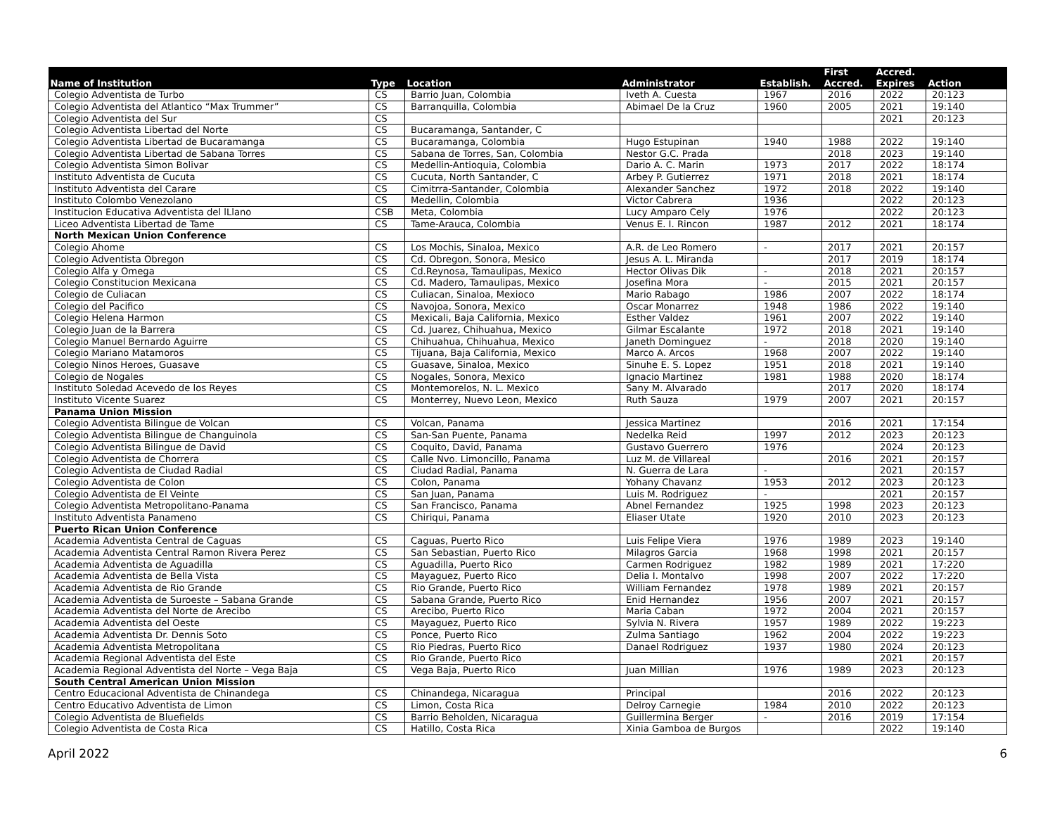| Name of Institution | Type | Location | Administrator | Establish. | First Accred. | Accred. Expires | Action |
| --- | --- | --- | --- | --- | --- | --- | --- |
| Colegio Adventista de Turbo | CS | Barrio Juan, Colombia | Iveth A. Cuesta | 1967 | 2016 | 2022 | 20:123 |
| Colegio Adventista del Atlantico “Max Trummer” | CS | Barranquilla, Colombia | Abimael De la Cruz | 1960 | 2005 | 2021 | 19:140 |
| Colegio Adventista del Sur | CS | | | | | 2021 | 20:123 |
| Colegio Adventista Libertad del Norte | CS | Bucaramanga, Santander, C | | | | | |
| Colegio Adventista Libertad de Bucaramanga | CS | Bucaramanga, Colombia | Hugo Estupinan | 1940 | 1988 | 2022 | 19:140 |
| Colegio Adventista Libertad de Sabana Torres | CS | Sabana de Torres, San, Colombia | Nestor G.C. Prada | | 2018 | 2023 | 19:140 |
| Colegio Adventista Simon Bolivar | CS | Medellin-Antioquia, Colombia | Dario A. C. Marin | 1973 | 2017 | 2022 | 18:174 |
| Instituto Adventista de Cucuta | CS | Cucuta, North Santander, C | Arbey P. Gutierrez | 1971 | 2018 | 2021 | 18:174 |
| Instituto Adventista del Carare | CS | Cimitrra-Santander, Colombia | Alexander Sanchez | 1972 | 2018 | 2022 | 19:140 |
| Instituto Colombo Venezolano | CS | Medellin, Colombia | Victor Cabrera | 1936 | | 2022 | 20:123 |
| Institucion Educativa Adventista del lLlano | CSB | Meta, Colombia | Lucy Amparo Cely | 1976 | | 2022 | 20:123 |
| Liceo Adventista Libertad de Tame | CS | Tame-Arauca, Colombia | Venus E. I. Rincon | 1987 | 2012 | 2021 | 18:174 |
| North Mexican Union Conference | | | | | | | |
| Colegio Ahome | CS | Los Mochis, Sinaloa, Mexico | A.R. de Leo Romero | - | 2017 | 2021 | 20:157 |
| Colegio Adventista Obregon | CS | Cd. Obregon, Sonora, Mesico | Jesus A. L. Miranda | | 2017 | 2019 | 18:174 |
| Colegio Alfa y Omega | CS | Cd.Reynosa, Tamaulipas, Mexico | Hector Olivas Dik | - | 2018 | 2021 | 20:157 |
| Colegio Constitucion Mexicana | CS | Cd. Madero, Tamaulipas, Mexico | Josefina Mora | - | 2015 | 2021 | 20:157 |
| Colegio de Culiacan | CS | Culiacan, Sinaloa, Mexioco | Mario Rabago | 1986 | 2007 | 2022 | 18:174 |
| Colegio del Pacifico | CS | Navojoa, Sonora, Mexico | Oscar Monarrez | 1948 | 1986 | 2022 | 19:140 |
| Colegio Helena Harmon | CS | Mexicali, Baja California, Mexico | Esther Valdez | 1961 | 2007 | 2022 | 19:140 |
| Colegio Juan de la Barrera | CS | Cd. Juarez, Chihuahua, Mexico | Gilmar Escalante | 1972 | 2018 | 2021 | 19:140 |
| Colegio Manuel Bernardo Aguirre | CS | Chihuahua, Chihuahua, Mexico | Janeth Dominguez | - | 2018 | 2020 | 19:140 |
| Colegio Mariano Matamoros | CS | Tijuana, Baja California, Mexico | Marco A. Arcos | 1968 | 2007 | 2022 | 19:140 |
| Colegio Ninos Heroes, Guasave | CS | Guasave, Sinaloa, Mexico | Sinuhe E. S. Lopez | 1951 | 2018 | 2021 | 19:140 |
| Colegio de Nogales | CS | Nogales, Sonora, Mexico | Ignacio Martinez | 1981 | 1988 | 2020 | 18:174 |
| Instituto Soledad Acevedo de los Reyes | CS | Montemorelos, N. L. Mexico | Sany M. Alvarado | | 2017 | 2020 | 18:174 |
| Instituto Vicente Suarez | CS | Monterrey, Nuevo Leon, Mexico | Ruth Sauza | 1979 | 2007 | 2021 | 20:157 |
| Panama Union Mission | | | | | | | |
| Colegio Adventista Bilingue de Volcan | CS | Volcan, Panama | Jessica Martinez | | 2016 | 2021 | 17:154 |
| Colegio Adventista Bilingue de Changuinola | CS | San-San Puente, Panama | Nedelka Reid | 1997 | 2012 | 2023 | 20:123 |
| Colegio Adventista Bilingue de David | CS | Coquito, David, Panama | Gustavo Guerrero | 1976 | | 2024 | 20:123 |
| Colegio Adventista de Chorrera | CS | Calle Nvo. Limoncillo, Panama | Luz M. de Villareal | | 2016 | 2021 | 20:157 |
| Colegio Adventista de Ciudad Radial | CS | Ciudad Radial, Panama | N. Guerra de Lara | - | | 2021 | 20:157 |
| Colegio Adventista de Colon | CS | Colon, Panama | Yohany Chavanz | 1953 | 2012 | 2023 | 20:123 |
| Colegio Adventista de El Veinte | CS | San Juan, Panama | Luis M. Rodriguez | - | | 2021 | 20:157 |
| Colegio Adventista Metropolitano-Panama | CS | San Francisco, Panama | Abnel Fernandez | 1925 | 1998 | 2023 | 20:123 |
| Instituto Adventista Panameno | CS | Chiriqui, Panama | Eliaser Utate | 1920 | 2010 | 2023 | 20:123 |
| Puerto Rican Union Conference | | | | | | | |
| Academia Adventista Central de Caguas | CS | Caguas, Puerto Rico | Luis Felipe Viera | 1976 | 1989 | 2023 | 19:140 |
| Academia Adventista Central Ramon Rivera Perez | CS | San Sebastian, Puerto Rico | Milagros Garcia | 1968 | 1998 | 2021 | 20:157 |
| Academia Adventista de Aguadilla | CS | Aguadilla, Puerto Rico | Carmen Rodriguez | 1982 | 1989 | 2021 | 17:220 |
| Academia Adventista de Bella Vista | CS | Mayaguez, Puerto Rico | Delia I. Montalvo | 1998 | 2007 | 2022 | 17:220 |
| Academia Adventista de Rio Grande | CS | Rio Grande, Puerto Rico | William Fernandez | 1978 | 1989 | 2021 | 20:157 |
| Academia Adventista de Suroeste – Sabana Grande | CS | Sabana Grande, Puerto Rico | Enid Hernandez | 1956 | 2007 | 2021 | 20:157 |
| Academia Adventista del Norte de Arecibo | CS | Arecibo, Puerto Rico | Maria Caban | 1972 | 2004 | 2021 | 20:157 |
| Academia Adventista del Oeste | CS | Mayaguez, Puerto Rico | Sylvia N. Rivera | 1957 | 1989 | 2022 | 19:223 |
| Academia Adventista Dr. Dennis Soto | CS | Ponce, Puerto Rico | Zulma Santiago | 1962 | 2004 | 2022 | 19:223 |
| Academia Adventista Metropolitana | CS | Rio Piedras, Puerto Rico | Danael Rodriguez | 1937 | 1980 | 2024 | 20:123 |
| Academia Regional Adventista del Este | CS | Rio Grande, Puerto Rico | | | | 2021 | 20:157 |
| Academia Regional Adventista del Norte – Vega Baja | CS | Vega Baja, Puerto Rico | Juan Millian | 1976 | 1989 | 2023 | 20:123 |
| South Central American Union Mission | | | | | | | |
| Centro Educacional Adventista de Chinandega | CS | Chinandega, Nicaragua | Principal | | 2016 | 2022 | 20:123 |
| Centro Educativo Adventista de Limon | CS | Limon, Costa Rica | Delroy Carnegie | 1984 | 2010 | 2022 | 20:123 |
| Colegio Adventista de Bluefields | CS | Barrio Beholden, Nicaragua | Guillermina Berger | - | 2016 | 2019 | 17:154 |
| Colegio Adventista de Costa Rica | CS | Hatillo, Costa Rica | Xinia Gamboa de Burgos | | | 2022 | 19:140 |
April 2022 6